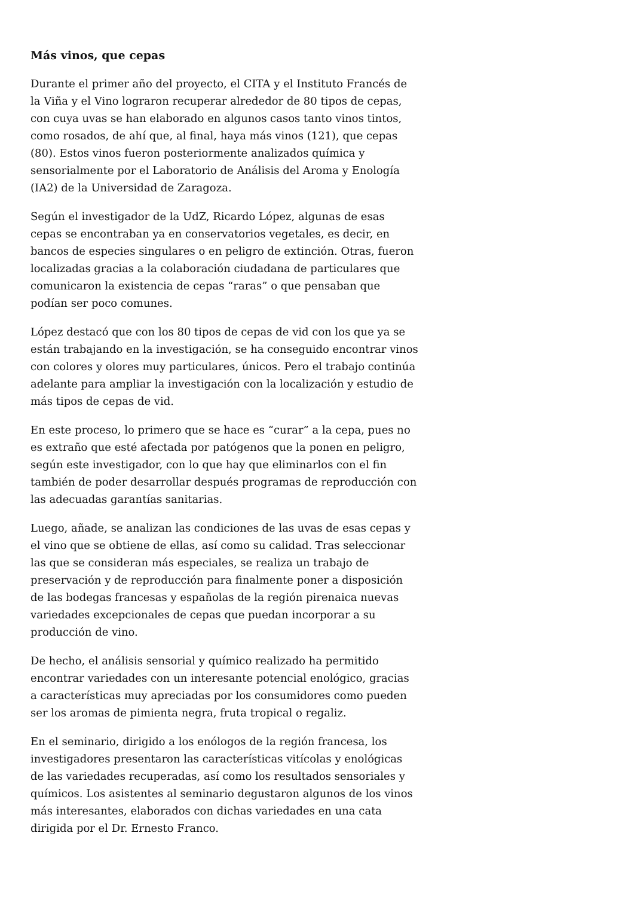Más vinos, que cepas
Durante el primer año del proyecto, el CITA y el Instituto Francés de la Viña y el Vino lograron recuperar alrededor de 80 tipos de cepas, con cuya uvas se han elaborado en algunos casos tanto vinos tintos, como rosados, de ahí que, al final, haya más vinos (121), que cepas (80). Estos vinos fueron posteriormente analizados química y sensorialmente por el Laboratorio de Análisis del Aroma y Enología (IA2) de la Universidad de Zaragoza.
Según el investigador de la UdZ, Ricardo López, algunas de esas cepas se encontraban ya en conservatorios vegetales, es decir, en bancos de especies singulares o en peligro de extinción. Otras, fueron localizadas gracias a la colaboración ciudadana de particulares que comunicaron la existencia de cepas “raras” o que pensaban que podían ser poco comunes.
López destacó que con los 80 tipos de cepas de vid con los que ya se están trabajando en la investigación, se ha conseguido encontrar vinos con colores y olores muy particulares, únicos. Pero el trabajo continúa adelante para ampliar la investigación con la localización y estudio de más tipos de cepas de vid.
En este proceso, lo primero que se hace es “curar” a la cepa, pues no es extraño que esté afectada por patógenos que la ponen en peligro, según este investigador, con lo que hay que eliminarlos con el fin también de poder desarrollar después programas de reproducción con las adecuadas garantías sanitarias.
Luego, añade, se analizan las condiciones de las uvas de esas cepas y el vino que se obtiene de ellas, así como su calidad. Tras seleccionar las que se consideran más especiales, se realiza un trabajo de preservación y de reproducción para finalmente poner a disposición de las bodegas francesas y españolas de la región pirenaica nuevas variedades excepcionales de cepas que puedan incorporar a su producción de vino.
De hecho, el análisis sensorial y químico realizado ha permitido encontrar variedades con un interesante potencial enológico, gracias a características muy apreciadas por los consumidores como pueden ser los aromas de pimienta negra, fruta tropical o regaliz.
En el seminario, dirigido a los enólogos de la región francesa, los investigadores presentaron las características vitícolas y enológicas de las variedades recuperadas, así como los resultados sensoriales y químicos. Los asistentes al seminario degustaron algunos de los vinos más interesantes, elaborados con dichas variedades en una cata dirigida por el Dr. Ernesto Franco.